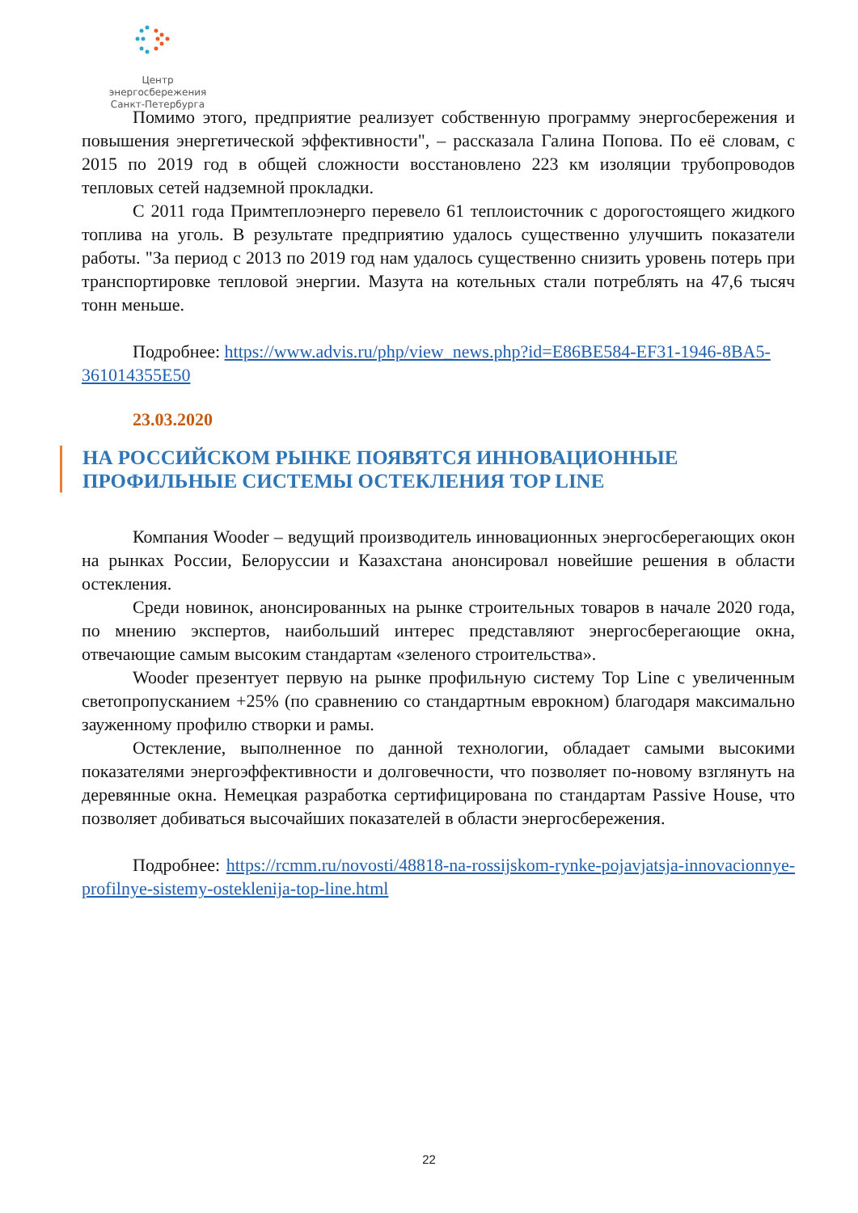Центр энергосбережения
Санкт-Петербурга
Помимо этого, предприятие реализует собственную программу энергосбережения и повышения энергетической эффективности", – рассказала Галина Попова. По её словам, с 2015 по 2019 год в общей сложности восстановлено 223 км изоляции трубопроводов тепловых сетей надземной прокладки.
С 2011 года Примтеплоэнерго перевело 61 теплоисточник с дорогостоящего жидкого топлива на уголь. В результате предприятию удалось существенно улучшить показатели работы. "За период с 2013 по 2019 год нам удалось существенно снизить уровень потерь при транспортировке тепловой энергии. Мазута на котельных стали потреблять на 47,6 тысяч тонн меньше.
Подробнее: https://www.advis.ru/php/view_news.php?id=E86BE584-EF31-1946-8BA5-361014355E50
23.03.2020
НА РОССИЙСКОМ РЫНКЕ ПОЯВЯТСЯ ИННОВАЦИОННЫЕ ПРОФИЛЬНЫЕ СИСТЕМЫ ОСТЕКЛЕНИЯ TOP LINE
Компания Wooder – ведущий производитель инновационных энергосберегающих окон на рынках России, Белоруссии и Казахстана анонсировал новейшие решения в области остекления.
Среди новинок, анонсированных на рынке строительных товаров в начале 2020 года, по мнению экспертов, наибольший интерес представляют энергосберегающие окна, отвечающие самым высоким стандартам «зеленого строительства».
Wooder презентует первую на рынке профильную систему Top Line с увеличенным светопропусканием +25% (по сравнению со стандартным еврокном) благодаря максимально зауженному профилю створки и рамы.
Остекление, выполненное по данной технологии, обладает самыми высокими показателями энергоэффективности и долговечности, что позволяет по-новому взглянуть на деревянные окна. Немецкая разработка сертифицирована по стандартам Passive House, что позволяет добиваться высочайших показателей в области энергосбережения.
Подробнее: https://rcmm.ru/novosti/48818-na-rossijskom-rynke-pojavjatsja-innovacionnye-profilnye-sistemy-osteklenija-top-line.html
22